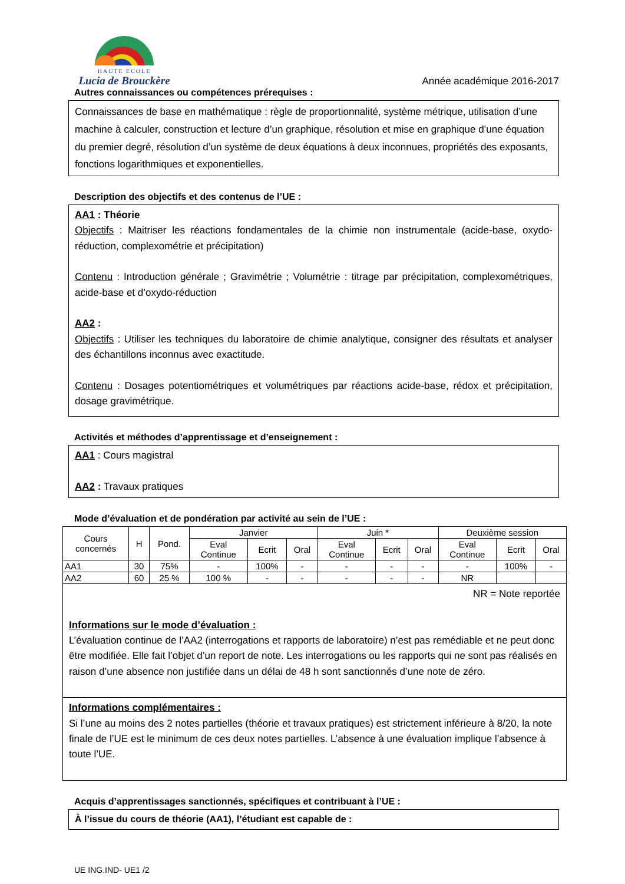HAUTE ECOLE
Lucia de Brouckère
Année académique 2016-2017
Autres connaissances ou compétences prérequises :
Connaissances de base en mathématique : règle de proportionnalité, système métrique, utilisation d’une machine à calculer, construction et lecture d’un graphique, résolution et mise en graphique d’une équation du premier degré, résolution d’un système de deux équations à deux inconnues, propriétés des exposants, fonctions logarithmiques et exponentielles.
Description des objectifs et des contenus de l’UE :
AA1 : Théorie
Objectifs : Maitriser les réactions fondamentales de la chimie non instrumentale (acide-base, oxydo-réduction, complexométrie et précipitation)
Contenu : Introduction générale ; Gravimétrie ; Volumétrie : titrage par précipitation, complexométriques, acide-base et d’oxydo-réduction
AA2 :
Objectifs : Utiliser les techniques du laboratoire de chimie analytique, consigner des résultats et analyser des échantillons inconnus avec exactitude.
Contenu : Dosages potentiométriques et volumétriques par réactions acide-base, rédox et précipitation, dosage gravimétrique.
Activités et méthodes d’apprentissage et d’enseignement :
AA1 : Cours magistral
AA2 : Travaux pratiques
Mode d’évaluation et de pondération par activité au sein de l’UE :
| Cours concernés | H | Pond. | Janvier | | | Juin * | | | Deuxième session | | |
| --- | --- | --- | --- | --- | --- | --- | --- | --- | --- | --- | --- |
| | | | Eval Continue | Ecrit | Oral | Eval Continue | Ecrit | Oral | Eval Continue | Ecrit | Oral |
| AA1 | 30 | 75% | - | 100% | - | - | - | - | - | 100% | - |
| AA2 | 60 | 25 % | 100 % | - | - | - | - | - | NR | | |
NR = Note reportée
Informations sur le mode d’évaluation :
L’évaluation continue de l’AA2 (interrogations et rapports de laboratoire) n’est pas remédiable et ne peut donc être modifiée. Elle fait l’objet d’un report de note. Les interrogations ou les rapports qui ne sont pas réalisés en raison d’une absence non justifiée dans un délai de 48 h sont sanctionnés d’une note de zéro.
Informations complémentaires :
Si l’une au moins des 2 notes partielles (théorie et travaux pratiques) est strictement inférieure à 8/20, la note finale de l’UE est le minimum de ces deux notes partielles. L’absence à une évaluation implique l’absence à toute l’UE.
Acquis d’apprentissages sanctionnés, spécifiques et contribuant à l’UE :
À l’issue du cours de théorie (AA1), l’étudiant est capable de :
UE ING.IND- UE1 /2